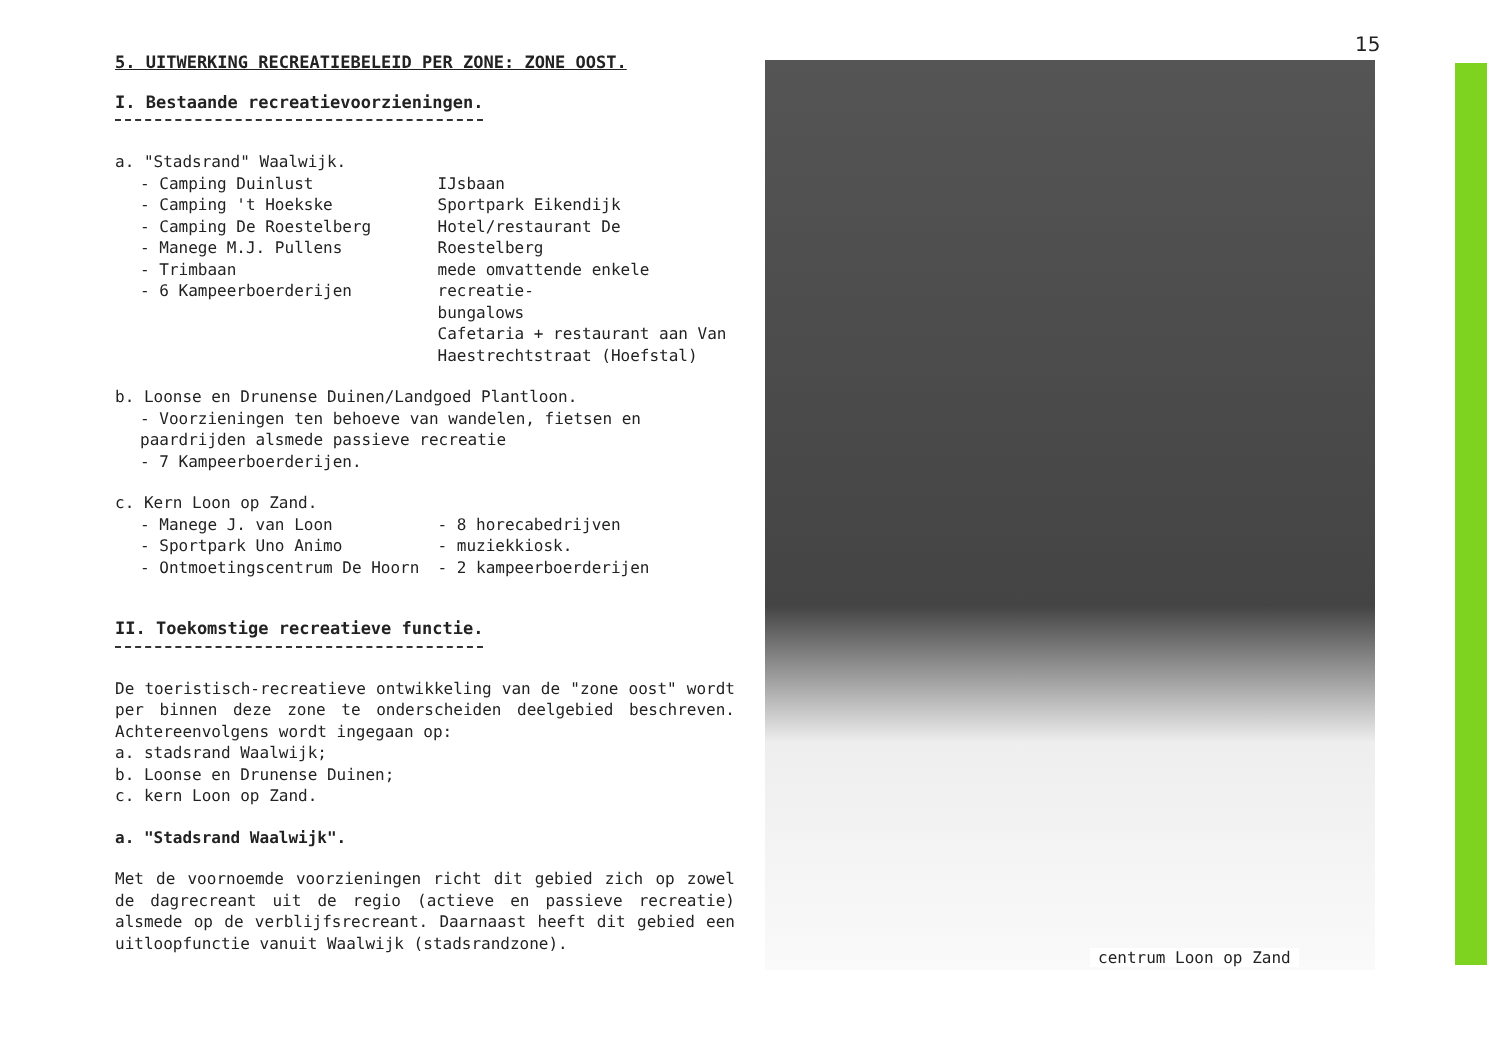15
5. UITWERKING RECREATIEBELEID PER ZONE: ZONE OOST.
I. Bestaande recreatievoorzieningen.
a. "Stadsrand" Waalwijk.
- Camping Duinlust
- Camping 't Hoekske
- Camping De Roestelberg
- Manege M.J. Pullens
- Trimbaan
- 6 Kampeerboerderijen
IJsbaan
Sportpark Eikendijk
Hotel/restaurant De Roestelberg
mede omvattende enkele recreatie-
bungalows
Cafetaria + restaurant aan Van
Haestrechtstraat (Hoefstal)
b. Loonse en Drunense Duinen/Landgoed Plantloon.
- Voorzieningen ten behoeve van wandelen, fietsen en paardrijden alsmede passieve recreatie
- 7 Kampeerboerderijen.
c. Kern Loon op Zand.
- Manege J. van Loon
- Sportpark Uno Animo
- Ontmoetingscentrum De Hoorn
- 8 horecabedrijven
- muziekkiosk.
- 2 kampeerboerderijen
II. Toekomstige recreatieve functie.
De toeristisch-recreatieve ontwikkeling van de "zone oost" wordt per binnen deze zone te onderscheiden deelgebied beschreven. Achtereenvolgens wordt ingegaan op:
a. stadsrand Waalwijk;
b. Loonse en Drunense Duinen;
c. kern Loon op Zand.
a. "Stadsrand Waalwijk".
Met de voornoemde voorzieningen richt dit gebied zich op zowel de dagrecreant uit de regio (actieve en passieve recreatie) alsmede op de verblijfsrecreant. Daarnaast heeft dit gebied een uitloopfunctie vanuit Waalwijk (stadsrandzone).
centrum Loon op Zand